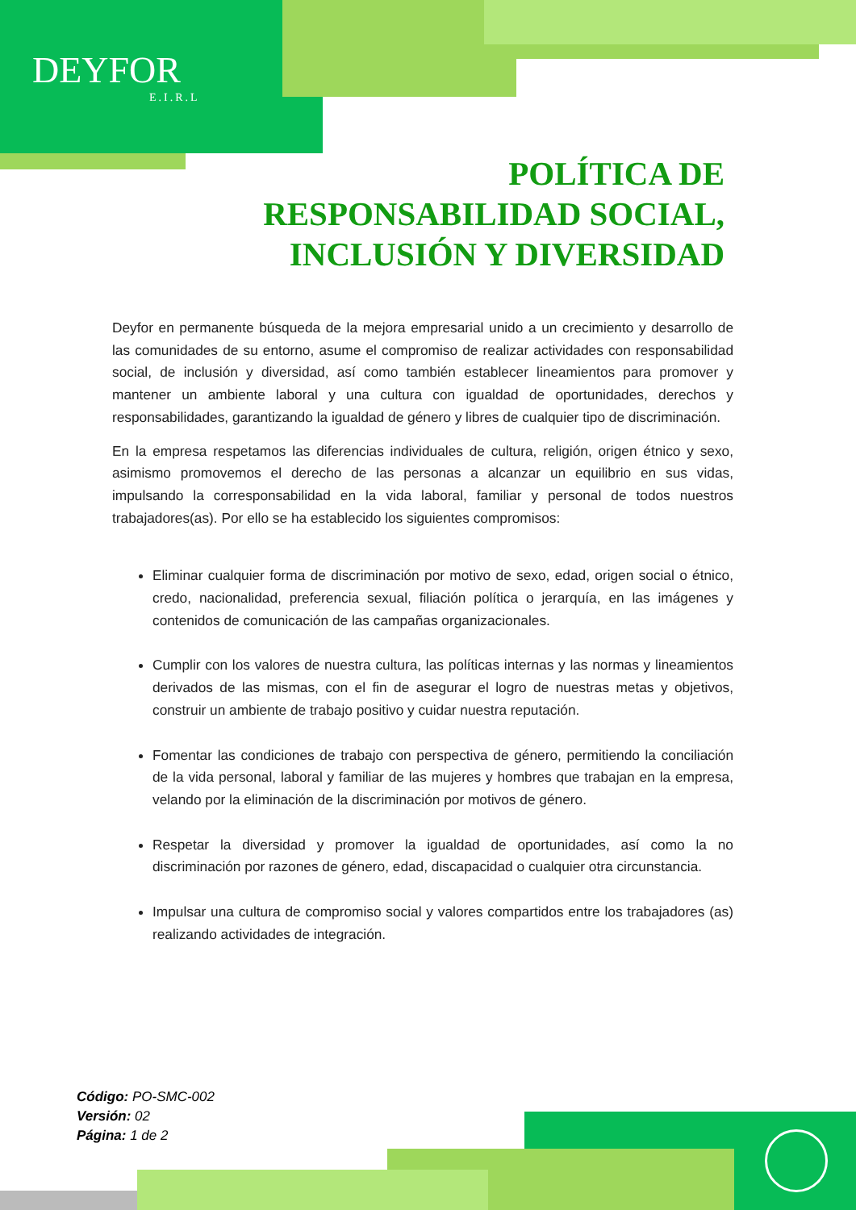DEYFOR
E.I.R.L
POLÍTICA DE
RESPONSABILIDAD SOCIAL,
INCLUSIÓN Y DIVERSIDAD
Deyfor en permanente búsqueda de la mejora empresarial unido a un crecimiento y desarrollo de las comunidades de su entorno, asume el compromiso de realizar actividades con responsabilidad social, de inclusión y diversidad, así como también establecer lineamientos para promover y mantener un ambiente laboral y una cultura con igualdad de oportunidades, derechos y responsabilidades, garantizando la igualdad de género y libres de cualquier tipo de discriminación.
En la empresa respetamos las diferencias individuales de cultura, religión, origen étnico y sexo, asimismo promovemos el derecho de las personas a alcanzar un equilibrio en sus vidas, impulsando la corresponsabilidad en la vida laboral, familiar y personal de todos nuestros trabajadores(as). Por ello se ha establecido los siguientes compromisos:
Eliminar cualquier forma de discriminación por motivo de sexo, edad, origen social o étnico, credo, nacionalidad, preferencia sexual, filiación política o jerarquía, en las imágenes y contenidos de comunicación de las campañas organizacionales.
Cumplir con los valores de nuestra cultura, las políticas internas y las normas y lineamientos derivados de las mismas, con el fin de asegurar el logro de nuestras metas y objetivos, construir un ambiente de trabajo positivo y cuidar nuestra reputación.
Fomentar las condiciones de trabajo con perspectiva de género, permitiendo la conciliación de la vida personal, laboral y familiar de las mujeres y hombres que trabajan en la empresa, velando por la eliminación de la discriminación por motivos de género.
Respetar la diversidad y promover la igualdad de oportunidades, así como la no discriminación por razones de género, edad, discapacidad o cualquier otra circunstancia.
Impulsar una cultura de compromiso social y valores compartidos entre los trabajadores (as) realizando actividades de integración.
Código: PO-SMC-002
Versión: 02
Página: 1 de 2